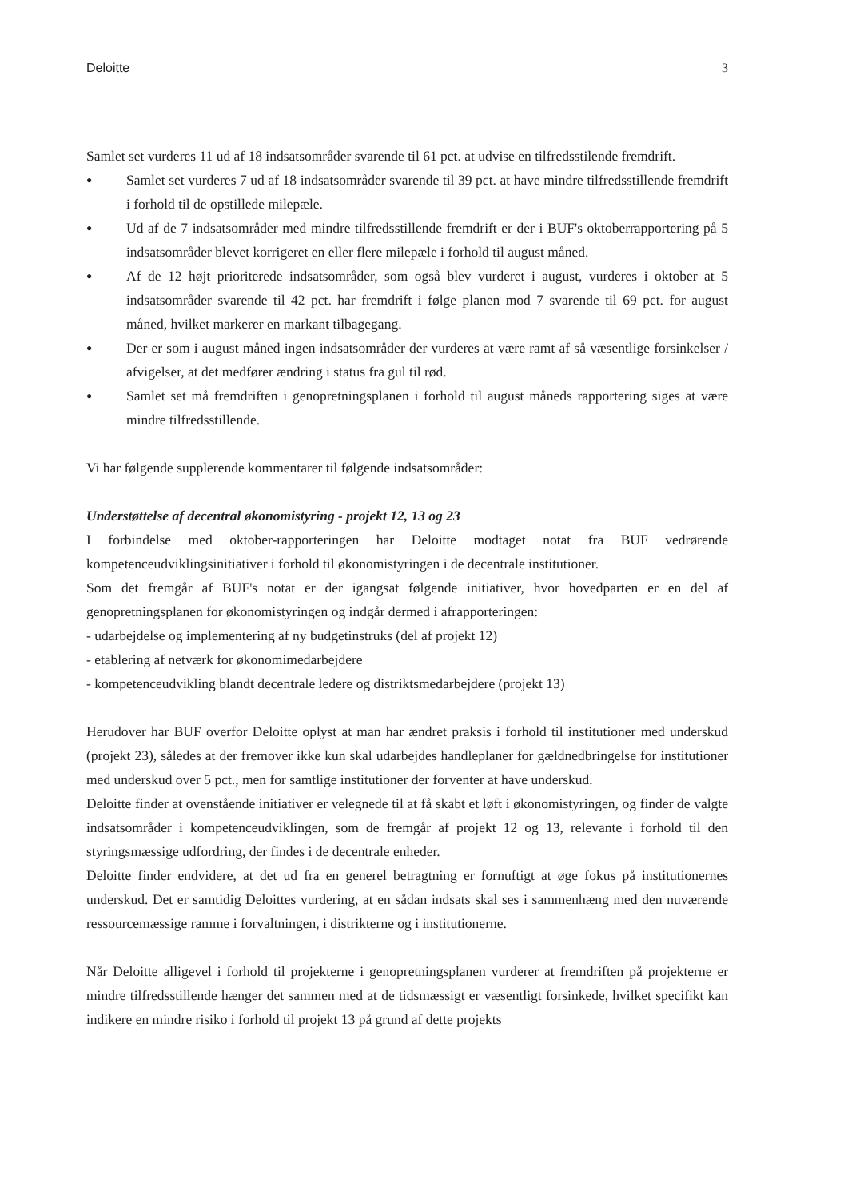Deloitte 3
Samlet set vurderes 11 ud af 18 indsatsområder svarende til 61 pct. at udvise en tilfredsstilende fremdrift.
● Samlet set vurderes 7 ud af 18 indsatsområder svarende til 39 pct. at have mindre tilfredsstillende fremdrift i forhold til de opstillede milepæle.
● Ud af de 7 indsatsområder med mindre tilfredsstillende fremdrift er der i BUF's oktoberrapportering på 5 indsatsområder blevet korrigeret en eller flere milepæle i forhold til august måned.
● Af de 12 højt prioriterede indsatsområder, som også blev vurderet i august, vurderes i oktober at 5 indsatsområder svarende til 42 pct. har fremdrift i følge planen mod 7 svarende til 69 pct. for august måned, hvilket markerer en markant tilbagegang.
● Der er som i august måned ingen indsatsområder der vurderes at være ramt af så væsentlige forsinkelser / afvigelser, at det medfører ændring i status fra gul til rød.
● Samlet set må fremdriften i genopretningsplanen i forhold til august måneds rapportering siges at være mindre tilfredsstillende.
Vi har følgende supplerende kommentarer til følgende indsatsområder:
Understøttelse af decentral økonomistyring - projekt 12, 13 og 23
I forbindelse med oktober-rapporteringen har Deloitte modtaget notat fra BUF vedrørende kompetenceudviklingsinitiativer i forhold til økonomistyringen i de decentrale institutioner.
Som det fremgår af BUF's notat er der igangsat følgende initiativer, hvor hovedparten er en del af genopretningsplanen for økonomistyringen og indgår dermed i afrapporteringen:
- udarbejdelse og implementering af ny budgetinstruks (del af projekt 12)
- etablering af netværk for økonomimedarbejdere
- kompetenceudvikling blandt decentrale ledere og distriktsmedarbejdere (projekt 13)
Herudover har BUF overfor Deloitte oplyst at man har ændret praksis i forhold til institutioner med underskud (projekt 23), således at der fremover ikke kun skal udarbejdes handleplaner for gældnedbringelse for institutioner med underskud over 5 pct., men for samtlige institutioner der forventer at have underskud.
Deloitte finder at ovenstående initiativer er velegnede til at få skabt et løft i økonomistyringen, og finder de valgte indsatsområder i kompetenceudviklingen, som de fremgår af projekt 12 og 13, relevante i forhold til den styringsmæssige udfordring, der findes i de decentrale enheder.
Deloitte finder endvidere, at det ud fra en generel betragtning er fornuftigt at øge fokus på institutionernes underskud. Det er samtidig Deloittes vurdering, at en sådan indsats skal ses i sammenhæng med den nuværende ressourcemæssige ramme i forvaltningen, i distrikterne og i institutionerne.
Når Deloitte alligevel i forhold til projekterne i genopretningsplanen vurderer at fremdriften på projekterne er mindre tilfredsstillende hænger det sammen med at de tidsmæssigt er væsentligt forsinkede, hvilket specifikt kan indikere en mindre risiko i forhold til projekt 13 på grund af dette projekts